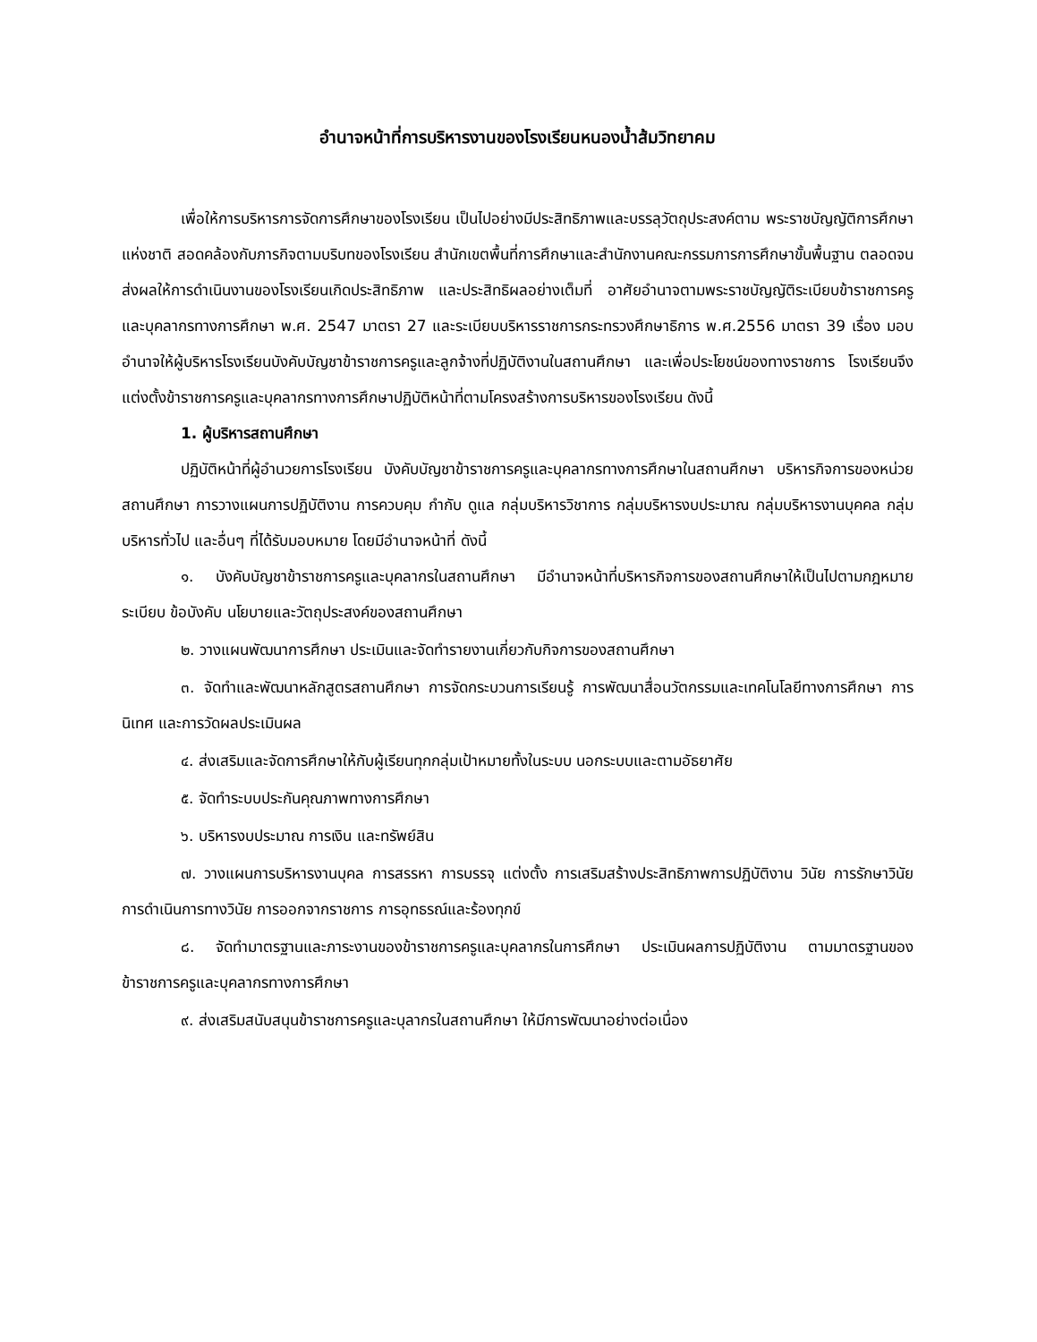อำนาจหน้าที่การบริหารงานของโรงเรียนหนองน้ำส้มวิทยาคม
เพื่อให้การบริหารการจัดการศึกษาของโรงเรียน เป็นไปอย่างมีประสิทธิภาพและบรรลุวัตถุประสงค์ตาม พระราชบัญญัติการศึกษาแห่งชาติ สอดคล้องกับภารกิจตามบริบทของโรงเรียน สำนักเขตพื้นที่การศึกษาและสำนักงานคณะกรรมการการศึกษาขั้นพื้นฐาน ตลอดจนส่งผลให้การดำเนินงานของโรงเรียนเกิดประสิทธิภาพ และประสิทธิผลอย่างเต็มที่ อาศัยอำนาจตามพระราชบัญญัติระเบียบข้าราชการครูและบุคลากรทางการศึกษา พ.ศ. 2547 มาตรา 27 และระเบียบบริหารราชการกระทรวงศึกษาธิการ พ.ศ.2556 มาตรา 39 เรื่อง มอบอำนาจให้ผู้บริหารโรงเรียนบังคับบัญชาข้าราชการครูและลูกจ้างที่ปฏิบัติงานในสถานศึกษา และเพื่อประโยชน์ของทางราชการ โรงเรียนจึงแต่งตั้งข้าราชการครูและบุคลากรทางการศึกษาปฏิบัติหน้าที่ตามโครงสร้างการบริหารของโรงเรียน ดังนี้
1. ผู้บริหารสถานศึกษา
ปฏิบัติหน้าที่ผู้อำนวยการโรงเรียน บังคับบัญชาข้าราชการครูและบุคลากรทางการศึกษาในสถานศึกษา บริหารกิจการของหน่วยสถานศึกษา การวางแผนการปฏิบัติงาน การควบคุม กำกับ ดูแล กลุ่มบริหารวิชาการ กลุ่มบริหารงบประมาณ กลุ่มบริหารงานบุคคล กลุ่มบริหารทั่วไป และอื่นๆ ที่ได้รับมอบหมาย โดยมีอำนาจหน้าที่ ดังนี้
๑. บังคับบัญชาข้าราชการครูและบุคลากรในสถานศึกษา มีอำนาจหน้าที่บริหารกิจการของสถานศึกษาให้เป็นไปตามกฎหมาย ระเบียบ ข้อบังคับ นโยบายและวัตถุประสงค์ของสถานศึกษา
๒. วางแผนพัฒนาการศึกษา ประเมินและจัดทำรายงานเกี่ยวกับกิจการของสถานศึกษา
๓. จัดทำและพัฒนาหลักสูตรสถานศึกษา การจัดกระบวนการเรียนรู้ การพัฒนาสื่อนวัตกรรมและเทคโนโลยีทางการศึกษา การนิเทศ และการวัดผลประเมินผล
๔. ส่งเสริมและจัดการศึกษาให้กับผู้เรียนทุกกลุ่มเป้าหมายทั้งในระบบ นอกระบบและตามอัธยาศัย
๕. จัดทำระบบประกันคุณภาพทางการศึกษา
๖. บริหารงบประมาณ การเงิน และทรัพย์สิน
๗. วางแผนการบริหารงานบุคล การสรรหา การบรรจุ แต่งตั้ง การเสริมสร้างประสิทธิภาพการปฏิบัติงาน วินัย การรักษาวินัย การดำเนินการทางวินัย การออกจากราชการ การอุทธรณ์และร้องทุกข์
๘. จัดทำมาตรฐานและภาระงานของข้าราชการครูและบุคลากรในการศึกษา ประเมินผลการปฏิบัติงาน ตามมาตรฐานของข้าราชการครูและบุคลากรทางการศึกษา
๙. ส่งเสริมสนับสนุนข้าราชการครูและบุลากรในสถานศึกษา ให้มีการพัฒนาอย่างต่อเนื่อง